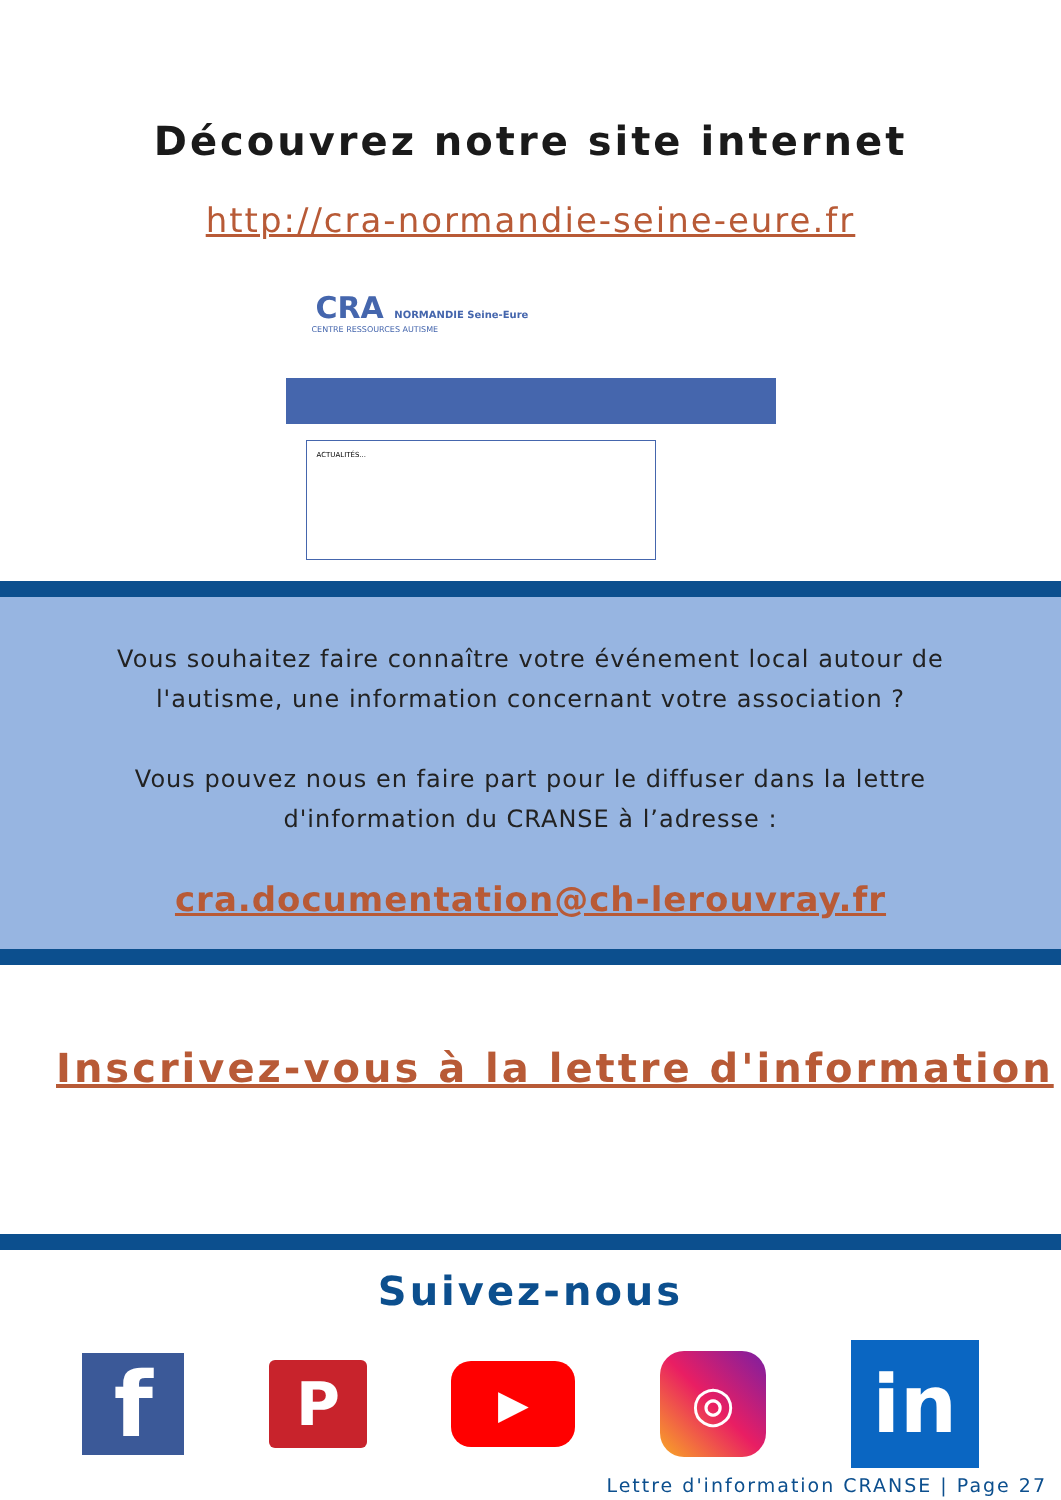Découvrez notre site internet
http://cra-normandie-seine-eure.fr
CRA NORMANDIE Seine-Eure
CENTRE RESSOURCES AUTISME
ACTUALITÉS...
Vous souhaitez faire connaître votre événement local autour de l'autisme, une information concernant votre association ?
Vous pouvez nous en faire part pour le diffuser dans la lettre d'information du CRANSE à l’adresse :
cra.documentation@ch-lerouvray.fr
Inscrivez-vous à la lettre d'information
Suivez-nous
f
P
▶
◎
in
Lettre d'information CRANSE | Page 27